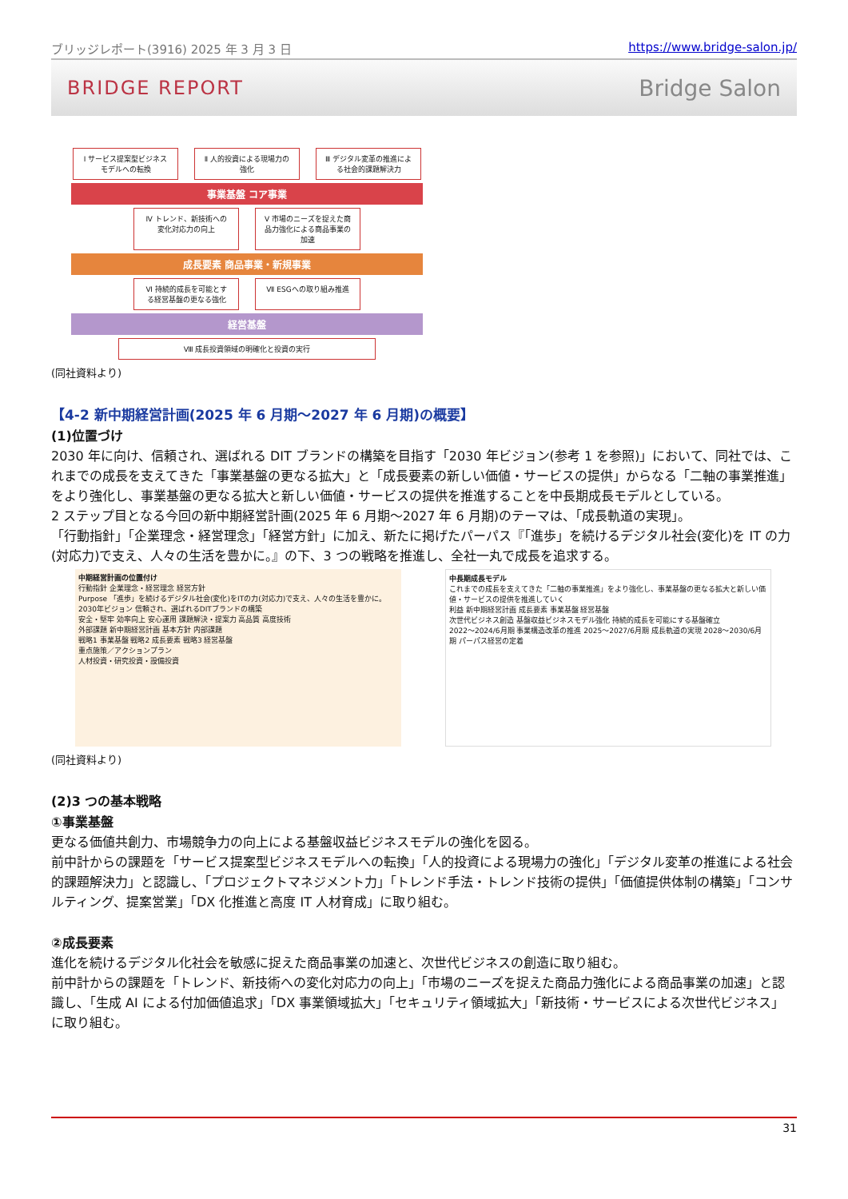ブリッジレポート(3916) 2025 年 3 月 3 日 https://www.bridge-salon.jp/
BRIDGE REPORT Bridge Salon
Ⅰ サービス提案型ビジネスモデルへの転換
Ⅱ 人的投資による現場力の強化
Ⅲ デジタル変革の推進による社会的課題解決力
事業基盤 コア事業
Ⅳ トレンド、新技術への変化対応力の向上
Ⅴ 市場のニーズを捉えた商品力強化による商品事業の加速
成長要素 商品事業・新規事業
Ⅵ 持続的成長を可能とする経営基盤の更なる強化
Ⅶ ESGへの取り組み推進
経営基盤
Ⅷ 成長投資領域の明確化と投資の実行
(同社資料より)
【4-2 新中期経営計画(2025 年 6 月期～2027 年 6 月期)の概要】
(1)位置づけ
2030 年に向け、信頼され、選ばれる DIT ブランドの構築を目指す「2030 年ビジョン(参考 1 を参照)」において、同社では、これまでの成長を支えてきた「事業基盤の更なる拡大」と「成長要素の新しい価値・サービスの提供」からなる「二軸の事業推進」をより強化し、事業基盤の更なる拡大と新しい価値・サービスの提供を推進することを中長期成長モデルとしている。
2 ステップ目となる今回の新中期経営計画(2025 年 6 月期～2027 年 6 月期)のテーマは、「成長軌道の実現」。
「行動指針」「企業理念・経営理念」「経営方針」に加え、新たに掲げたパーパス『「進歩」を続けるデジタル社会(変化)を IT の力(対応力)で支え、人々の生活を豊かに。』の下、3 つの戦略を推進し、全社一丸で成長を追求する。
中期経営計画の位置付け
行動指針 企業理念・経営理念 経営方針
Purpose 「進歩」を続けるデジタル社会(変化)をITの力(対応力)で支え、人々の生活を豊かに。
2030年ビジョン 信頼され、選ばれるDITブランドの構築
安全・堅牢 効率向上 安心運用 課題解決・提案力 高品質 高度技術
外部課題 新中期経営計画 基本方針 内部課題
戦略1 事業基盤 戦略2 成長要素 戦略3 経営基盤
重点施策／アクションプラン
人材投資・研究投資・設備投資
中長期成長モデル
これまでの成長を支えてきた「二軸の事業推進」をより強化し、事業基盤の更なる拡大と新しい価値・サービスの提供を推進していく
利益 新中期経営計画 成長要素 事業基盤 経営基盤
次世代ビジネス創造 基盤収益ビジネスモデル強化 持続的成長を可能にする基盤確立
2022～2024/6月期 事業構造改革の推進 2025～2027/6月期 成長軌道の実現 2028～2030/6月期 パーパス経営の定着
(同社資料より)
(2)3 つの基本戦略
①事業基盤
更なる価値共創力、市場競争力の向上による基盤収益ビジネスモデルの強化を図る。
前中計からの課題を「サービス提案型ビジネスモデルへの転換」「人的投資による現場力の強化」「デジタル変革の推進による社会的課題解決力」と認識し、「プロジェクトマネジメント力」「トレンド手法・トレンド技術の提供」「価値提供体制の構築」「コンサルティング、提案営業」「DX 化推進と高度 IT 人材育成」に取り組む。
②成長要素
進化を続けるデジタル化社会を敏感に捉えた商品事業の加速と、次世代ビジネスの創造に取り組む。
前中計からの課題を「トレンド、新技術への変化対応力の向上」「市場のニーズを捉えた商品力強化による商品事業の加速」と認識し、「生成 AI による付加価値追求」「DX 事業領域拡大」「セキュリティ領域拡大」「新技術・サービスによる次世代ビジネス」に取り組む。
31